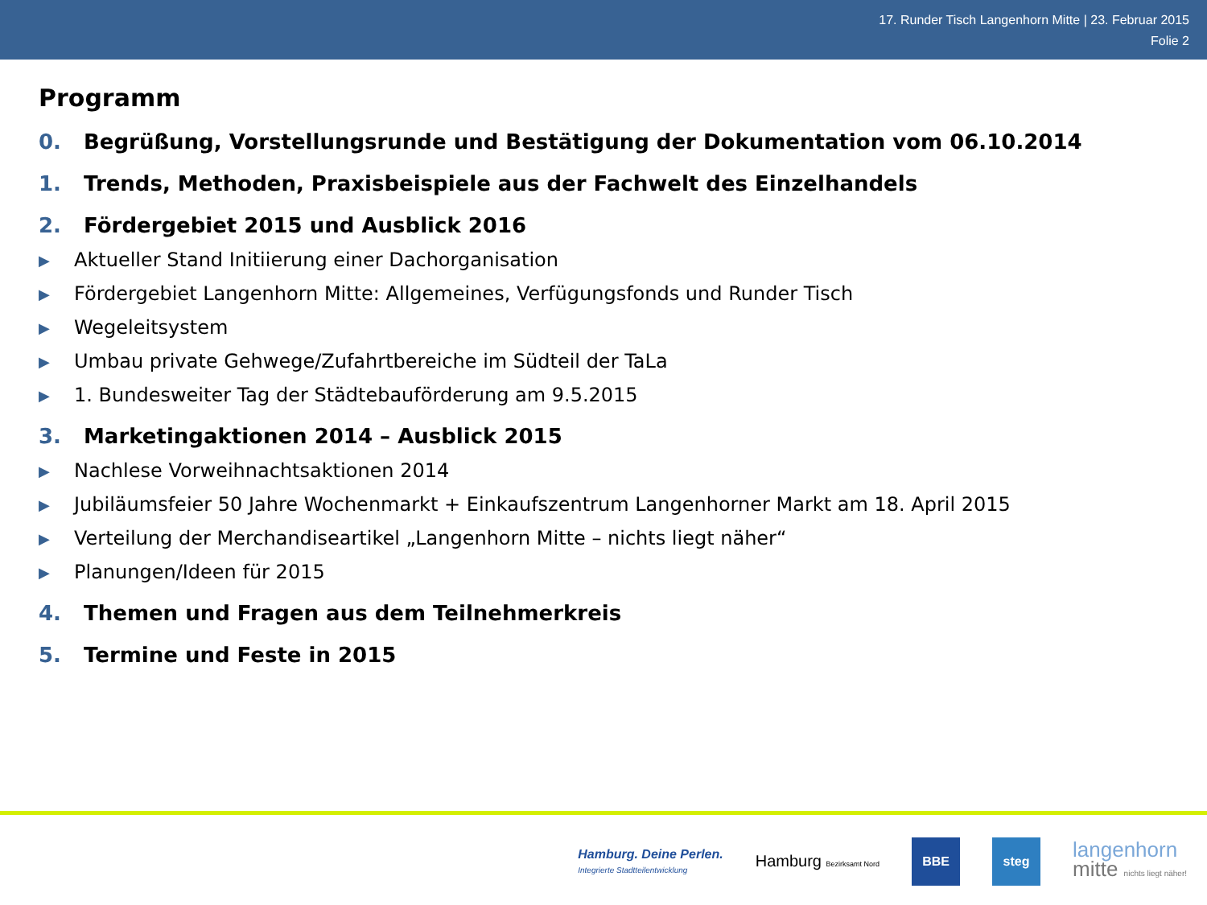17. Runder Tisch Langenhorn Mitte | 23. Februar 2015
Folie 2
Programm
0. Begrüßung, Vorstellungsrunde und Bestätigung der Dokumentation vom 06.10.2014
1. Trends, Methoden, Praxisbeispiele aus der Fachwelt des Einzelhandels
2. Fördergebiet 2015 und Ausblick 2016
▶ Aktueller Stand Initiierung einer Dachorganisation
▶ Fördergebiet Langenhorn Mitte: Allgemeines, Verfügungsfonds und Runder Tisch
▶ Wegeleitsystem
▶ Umbau private Gehwege/Zufahrtbereiche im Südteil der TaLa
▶ 1. Bundesweiter Tag der Städtebauförderung am 9.5.2015
3. Marketingaktionen 2014 – Ausblick 2015
▶ Nachlese Vorweihnachtsaktionen 2014
▶ Jubiläumsfeier 50 Jahre Wochenmarkt + Einkaufszentrum Langenhorner Markt am 18. April 2015
▶ Verteilung der Merchandiseartikel „Langenhorn Mitte – nichts liegt näher“
▶ Planungen/Ideen für 2015
4. Themen und Fragen aus dem Teilnehmerkreis
5. Termine und Feste in 2015
Hamburg. Deine Perlen.
Integrierte Stadtteilentwicklung
Hamburg Bezirksamt Nord
BBE steg
langenhorn
mitte nichts liegt näher!